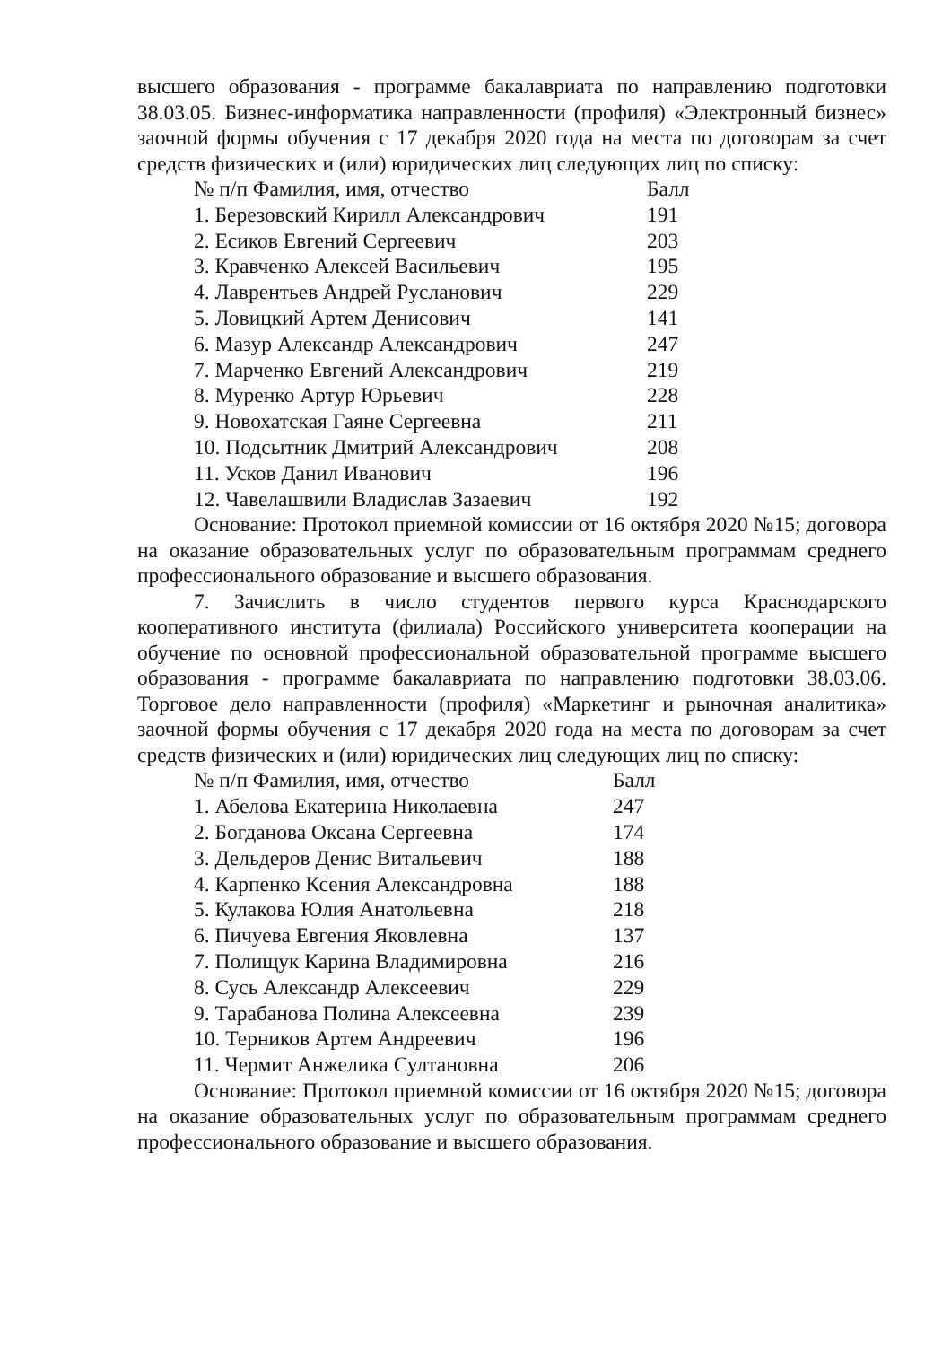высшего образования - программе бакалавриата по направлению подготовки 38.03.05. Бизнес-информатика направленности (профиля) «Электронный бизнес» заочной формы обучения с 17 декабря 2020 года на места по договорам за счет средств физических и (или) юридических лиц следующих лиц по списку:
| № п/п Фамилия, имя, отчество | Балл |
| --- | --- |
| 1. Березовский Кирилл Александрович | 191 |
| 2. Есиков Евгений Сергеевич | 203 |
| 3. Кравченко Алексей Васильевич | 195 |
| 4. Лаврентьев Андрей Русланович | 229 |
| 5. Ловицкий Артем Денисович | 141 |
| 6. Мазур Александр Александрович | 247 |
| 7. Марченко Евгений Александрович | 219 |
| 8. Муренко Артур Юрьевич | 228 |
| 9. Новохатская Гаяне Сергеевна | 211 |
| 10. Подсытник Дмитрий Александрович | 208 |
| 11. Усков Данил Иванович | 196 |
| 12. Чавелашвили Владислав Зазаевич | 192 |
Основание: Протокол приемной комиссии от 16 октября 2020 №15; договора на оказание образовательных услуг по образовательным программам среднего профессионального образование и высшего образования.
7. Зачислить в число студентов первого курса Краснодарского кооперативного института (филиала) Российского университета кооперации на обучение по основной профессиональной образовательной программе высшего образования - программе бакалавриата по направлению подготовки 38.03.06. Торговое дело направленности (профиля) «Маркетинг и рыночная аналитика» заочной формы обучения с 17 декабря 2020 года на места по договорам за счет средств физических и (или) юридических лиц следующих лиц по списку:
| № п/п Фамилия, имя, отчество | Балл |
| --- | --- |
| 1. Абелова Екатерина Николаевна | 247 |
| 2. Богданова Оксана Сергеевна | 174 |
| 3. Дельдеров Денис Витальевич | 188 |
| 4. Карпенко Ксения Александровна | 188 |
| 5. Кулакова Юлия Анатольевна | 218 |
| 6. Пичуева Евгения Яковлевна | 137 |
| 7. Полищук Карина Владимировна | 216 |
| 8. Сусь Александр Алексеевич | 229 |
| 9. Тарабанова Полина Алексеевна | 239 |
| 10. Терников Артем Андреевич | 196 |
| 11. Чермит Анжелика Султановна | 206 |
Основание: Протокол приемной комиссии от 16 октября 2020 №15; договора на оказание образовательных услуг по образовательным программам среднего профессионального образование и высшего образования.